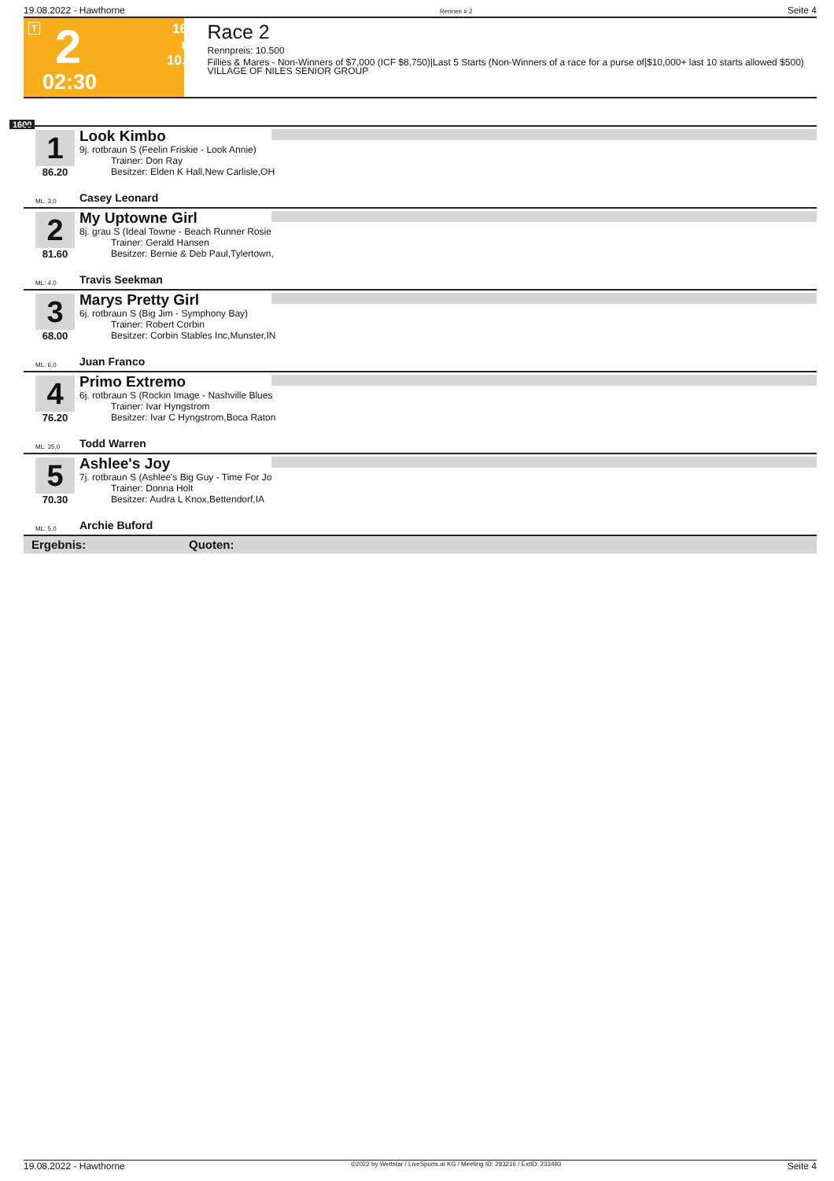19.08.2022 - Hawthorne Rennen # 2 Seite 4
T 2 1600 m
10.500
02:30
Race 2
Rennpreis: 10.500
Fillies & Mares - Non-Winners of $7,000 (ICF $8,750)|Last 5 Starts (Non-Winners of a race for a purse of|$10,000+ last 10 starts allowed $500) VILLAGE OF NILES SENIOR GROUP
1600
1
86.20
Look Kimbo
9j. rotbraun S (Feelin Friskie - Look Annie)
Trainer: Don Ray
Besitzer: Elden K Hall,New Carlisle,OH
ML: 3,0 Casey Leonard
2
81.60
My Uptowne Girl
8j. grau S (Ideal Towne - Beach Runner Rosie
Trainer: Gerald Hansen
Besitzer: Bernie & Deb Paul,Tylertown,
ML: 4,0 Travis Seekman
3
68.00
Marys Pretty Girl
6j. rotbraun S (Big Jim - Symphony Bay)
Trainer: Robert Corbin
Besitzer: Corbin Stables Inc,Munster,IN
ML: 6,0 Juan Franco
4
76.20
Primo Extremo
6j. rotbraun S (Rockin Image - Nashville Blues
Trainer: Ivar Hyngstrom
Besitzer: Ivar C Hyngstrom,Boca Raton
ML: 35,0 Todd Warren
5
70.30
Ashlee's Joy
7j. rotbraun S (Ashlee's Big Guy - Time For Jo
Trainer: Donna Holt
Besitzer: Audra L Knox,Bettendorf,IA
ML: 5,0 Archie Buford
Ergebnis: Quoten:
19.08.2022 - Hawthorne ©2022 by Wettstar / LiveSports.at KG / Meeting ID: 283216 / ExtID: 233493 Seite 4